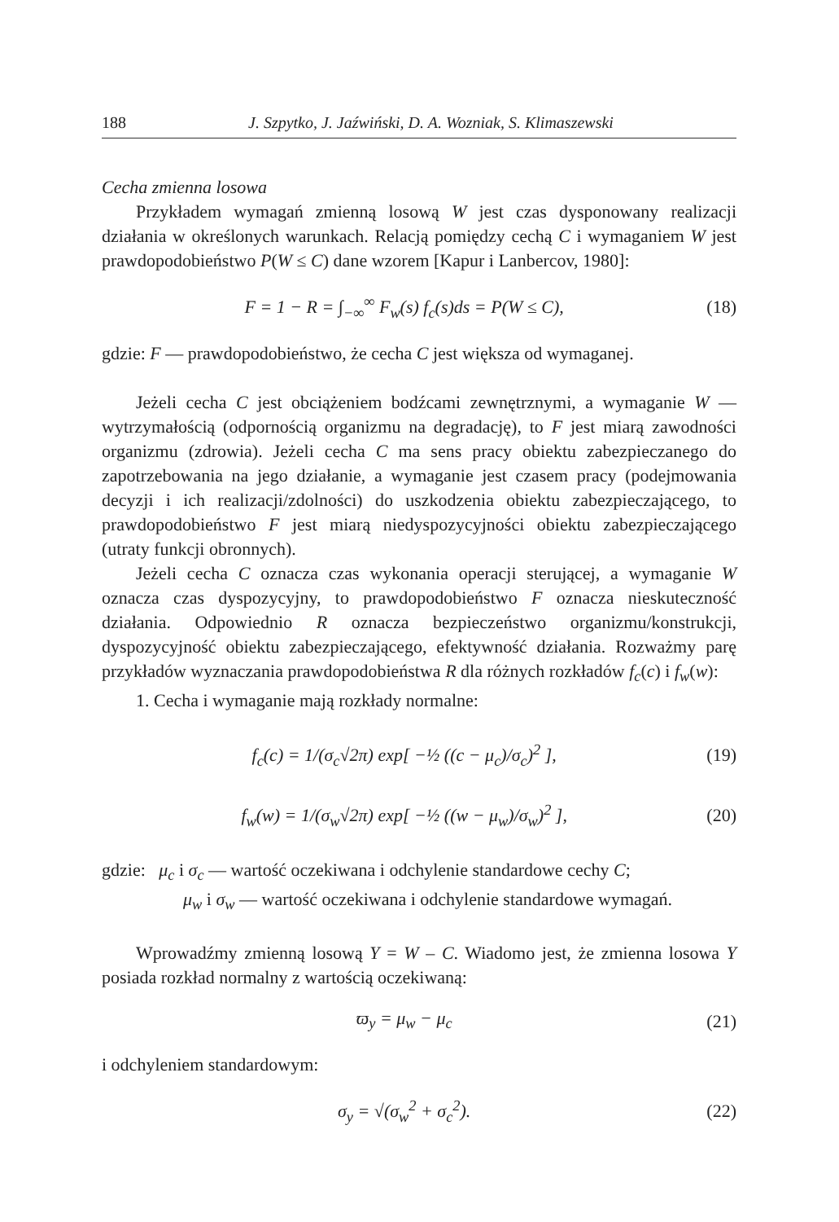188 J. Szpytko, J. Jaźwiński, D. A. Wozniak, S. Klimaszewski
Cecha zmienna losowa
Przykładem wymagań zmienną losową W jest czas dysponowany realizacji działania w określonych warunkach. Relacją pomiędzy cechą C i wymaganiem W jest prawdopodobieństwo P(W ≤ C) dane wzorem [Kapur i Lanbercov, 1980]:
F = 1 − R = ∫<sub>−∞</sub><sup>∞</sup> F<sub>w</sub>(s) f<sub>c</sub>(s)ds = P(W ≤ C), (18)
gdzie: F — prawdopodobieństwo, że cecha C jest większa od wymaganej.
Jeżeli cecha C jest obciążeniem bodźcami zewnętrznymi, a wymaganie W — wytrzymałością (odpornością organizmu na degradację), to F jest miarą zawodności organizmu (zdrowia). Jeżeli cecha C ma sens pracy obiektu zabezpieczanego do zapotrzebowania na jego działanie, a wymaganie jest czasem pracy (podejmowania decyzji i ich realizacji/zdolności) do uszkodzenia obiektu zabezpieczającego, to prawdopodobieństwo F jest miarą niedyspozycyjności obiektu zabezpieczającego (utraty funkcji obronnych).
Jeżeli cecha C oznacza czas wykonania operacji sterującej, a wymaganie W oznacza czas dyspozycyjny, to prawdopodobieństwo F oznacza nieskuteczność działania. Odpowiednio R oznacza bezpieczeństwo organizmu/konstrukcji, dyspozycyjność obiektu zabezpieczającego, efektywność działania. Rozważmy parę przykładów wyznaczania prawdopodobieństwa R dla różnych rozkładów f<sub>c</sub>(c) i f<sub>w</sub>(w):
1. Cecha i wymaganie mają rozkłady normalne:
f<sub>c</sub>(c) = 1/(σ<sub>c</sub>√2π) exp[ −½ ((c − μ<sub>c</sub>)/σ<sub>c</sub>)<sup>2</sup> ], (19)
f<sub>w</sub>(w) = 1/(σ<sub>w</sub>√2π) exp[ −½ ((w − μ<sub>w</sub>)/σ<sub>w</sub>)<sup>2</sup> ], (20)
gdzie: μ<sub>c</sub> i σ<sub>c</sub> — wartość oczekiwana i odchylenie standardowe cechy C;
μ<sub>w</sub> i σ<sub>w</sub> — wartość oczekiwana i odchylenie standardowe wymagań.
Wprowadźmy zmienną losową Y = W – C. Wiadomo jest, że zmienna losowa Y posiada rozkład normalny z wartością oczekiwaną:
ϖ<sub>y</sub> = μ<sub>w</sub> − μ<sub>c</sub> (21)
i odchyleniem standardowym:
σ<sub>y</sub> = √(σ<sub>w</sub><sup>2</sup> + σ<sub>c</sub><sup>2</sup>). (22)